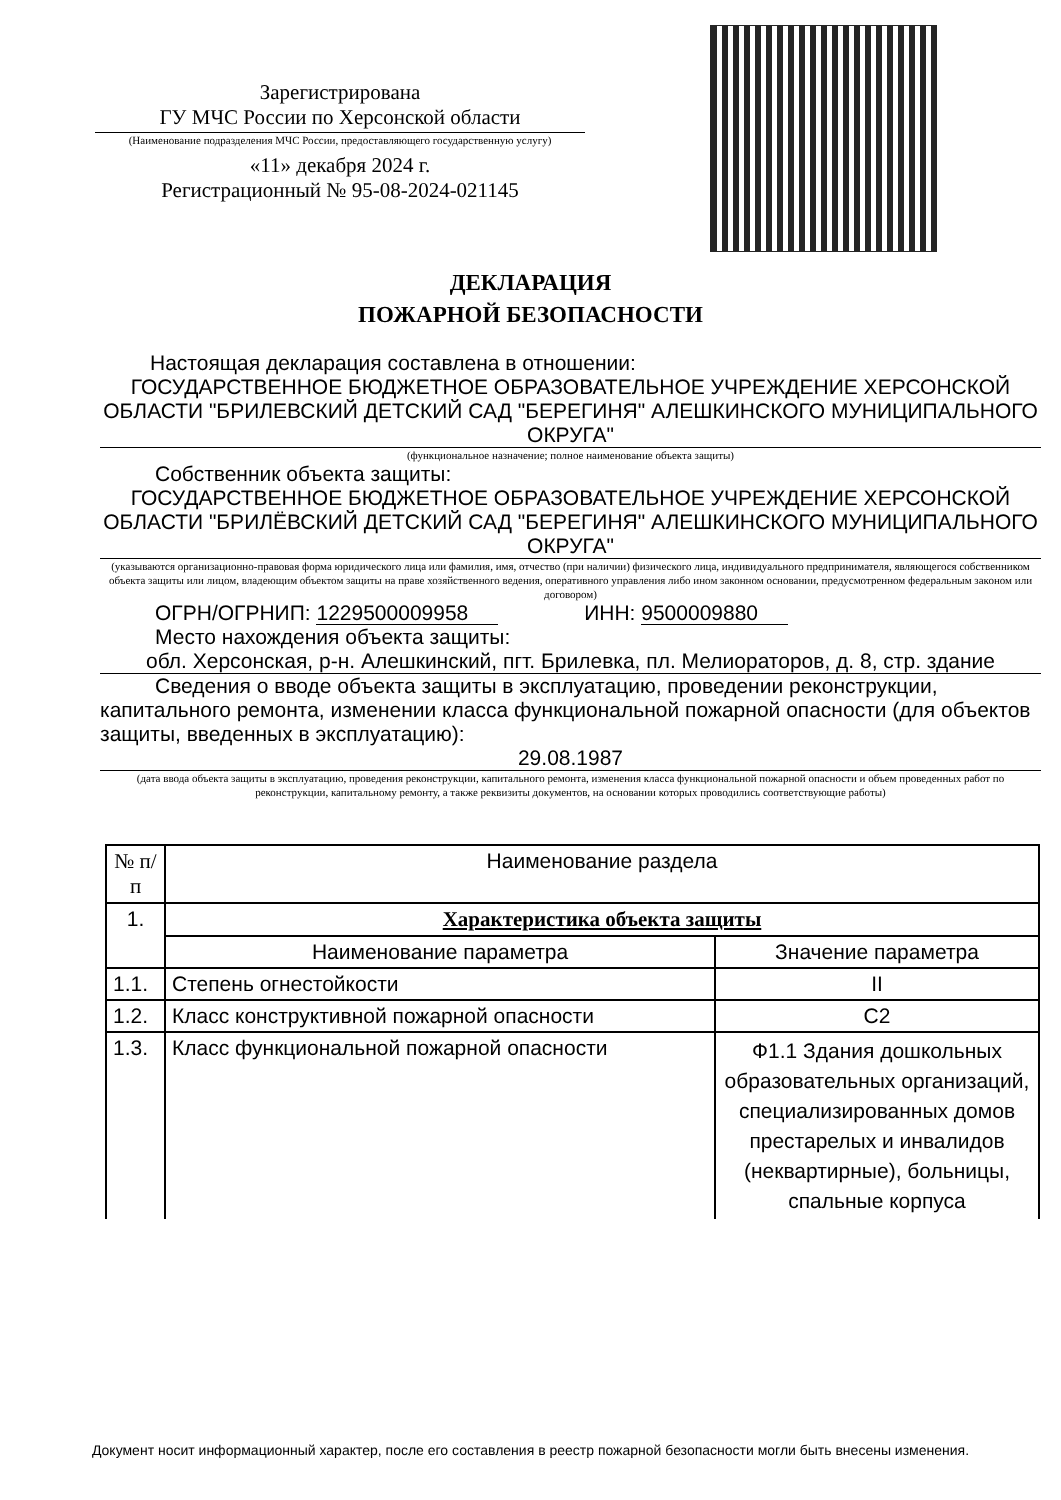Зарегистрирована
ГУ МЧС России по Херсонской области
(Наименование подразделения МЧС России, предоставляющего государственную услугу)
«11» декабря 2024 г.
Регистрационный № 95-08-2024-021145
ДЕКЛАРАЦИЯ
ПОЖАРНОЙ БЕЗОПАСНОСТИ
Настоящая декларация составлена в отношении:
ГОСУДАРСТВЕННОЕ БЮДЖЕТНОЕ ОБРАЗОВАТЕЛЬНОЕ УЧРЕЖДЕНИЕ ХЕРСОНСКОЙ ОБЛАСТИ "БРИЛЕВСКИЙ ДЕТСКИЙ САД "БЕРЕГИНЯ" АЛЕШКИНСКОГО МУНИЦИПАЛЬНОГО ОКРУГА"
(функциональное назначение; полное наименование объекта защиты)
Собственник объекта защиты:
ГОСУДАРСТВЕННОЕ БЮДЖЕТНОЕ ОБРАЗОВАТЕЛЬНОЕ УЧРЕЖДЕНИЕ ХЕРСОНСКОЙ ОБЛАСТИ "БРИЛЁВСКИЙ ДЕТСКИЙ САД "БЕРЕГИНЯ" АЛЕШКИНСКОГО МУНИЦИПАЛЬНОГО ОКРУГА"
(указываются организационно-правовая форма юридического лица или фамилия, имя, отчество (при наличии) физического лица, индивидуального предпринимателя, являющегося собственником объекта защиты или лицом, владеющим объектом защиты на праве хозяйственного ведения, оперативного управления либо ином законном основании, предусмотренном федеральным законом или договором)
ОГРН/ОГРНИП: 1229500009958 ИНН: 9500009880
Место нахождения объекта защиты:
обл. Херсонская, р-н. Алешкинский, пгт. Брилевка, пл. Мелиораторов, д. 8, стр. здание
Сведения о вводе объекта защиты в эксплуатацию, проведении реконструкции, капитального ремонта, изменении класса функциональной пожарной опасности (для объектов защиты, введенных в эксплуатацию):
29.08.1987
(дата ввода объекта защиты в эксплуатацию, проведения реконструкции, капитального ремонта, изменения класса функциональной пожарной опасности и объем проведенных работ по реконструкции, капитальному ремонту, а также реквизиты документов, на основании которых проводились соответствующие работы)
| № п/п | Наименование раздела | |
| --- | --- | --- |
| 1. | Характеристика объекта защиты | |
| | Наименование параметра | Значение параметра |
| 1.1. | Степень огнестойкости | II |
| 1.2. | Класс конструктивной пожарной опасности | С2 |
| 1.3. | Класс функциональной пожарной опасности | Ф1.1 Здания дошкольных образовательных организаций, специализированных домов престарелых и инвалидов (неквартирные), больницы, спальные корпуса |
Документ носит информационный характер, после его составления в реестр пожарной безопасности могли быть внесены изменения.